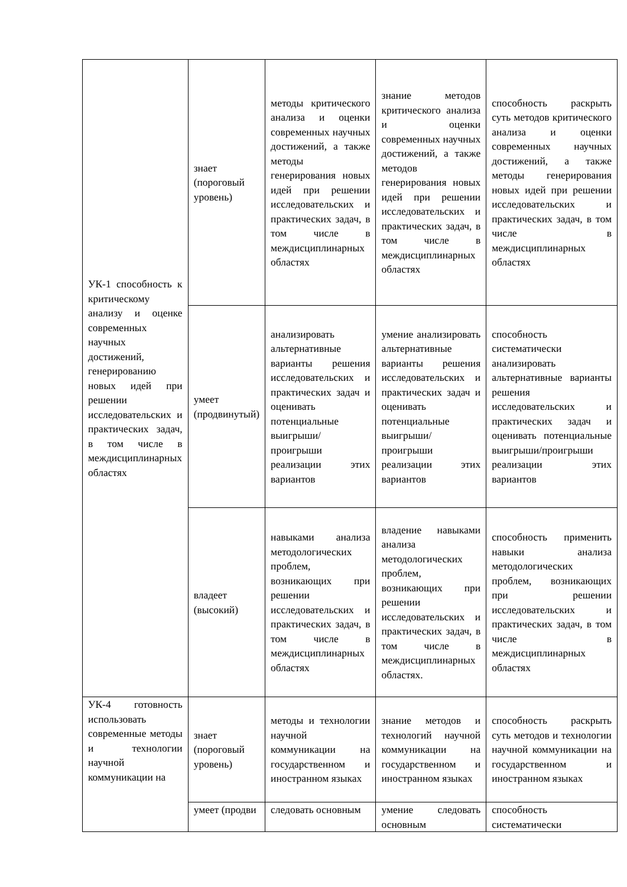| УК-1 способность к критическому анализу и оценке современных научных достижений, генерированию новых идей при решении исследовательских и практических задач, в том числе в междисциплинарных областях | знает (пороговый уровень) | методы критического анализа и оценки современных научных достижений, а также методы генерирования новых идей при решении исследовательских и практических задач, в том числе в междисциплинарных областях | знание методов критического анализа и оценки современных научных достижений, а также методов генерирования новых идей при решении исследовательских и практических задач, в том числе в междисциплинарных областях | способность раскрыть суть методов критического анализа и оценки современных научных достижений, а также методы генерирования новых идей при решении исследовательских и практических задач, в том числе в междисциплинарных областях |
| | умеет (продвинутый) | анализировать альтернативные варианты решения исследовательских и практических задач и оценивать потенциальные выигрыши/проигрыши реализации этих вариантов | умение анализировать альтернативные варианты решения исследовательских и практических задач и оценивать потенциальные выигрыши/проигрыши реализации этих вариантов | способность систематически анализировать альтернативные варианты решения исследовательских и практических задач и оценивать потенциальные выигрыши/проигрыши реализации этих вариантов |
| | владеет (высокий) | навыками анализа методологических проблем, возникающих при решении исследовательских и практических задач, в том числе в междисциплинарных областях | владение навыками анализа методологических проблем, возникающих при решении исследовательских и практических задач, в том числе в междисциплинарных областях. | способность применить навыки анализа методологических проблем, возникающих при решении исследовательских и практических задач, в том числе в междисциплинарных областях |
| УК-4 готовность использовать современные методы и технологии научной коммуникации на | знает (пороговый уровень) | методы и технологии научной коммуникации на государственном и иностранном языках | знание методов и технологий научной коммуникации на государственном и иностранном языках | способность раскрыть суть методов и технологии научной коммуникации на государственном и иностранном языках |
| | умеет (продви | следовать основным | умение следовать основным | способность систематически |